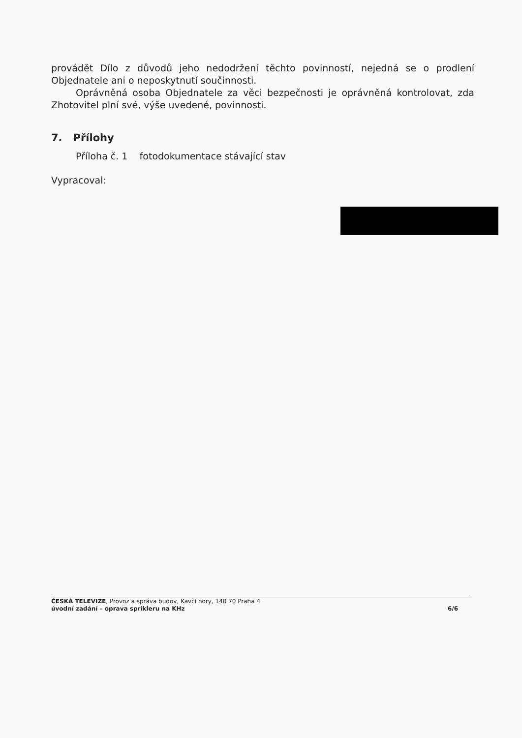provádět Dílo z důvodů jeho nedodržení těchto povinností, nejedná se o prodlení Objednatele ani o neposkytnutí součinnosti.
Oprávněná osoba Objednatele za věci bezpečnosti je oprávněná kontrolovat, zda Zhotovitel plní své, výše uvedené, povinnosti.
7. Přílohy
Příloha č. 1 fotodokumentace stávající stav
Vypracoval:
ČESKÁ TELEVIZE, Provoz a správa budov, Kavčí hory, 140 70 Praha 4
úvodní zadání – oprava sprikleru na KHz 6/6